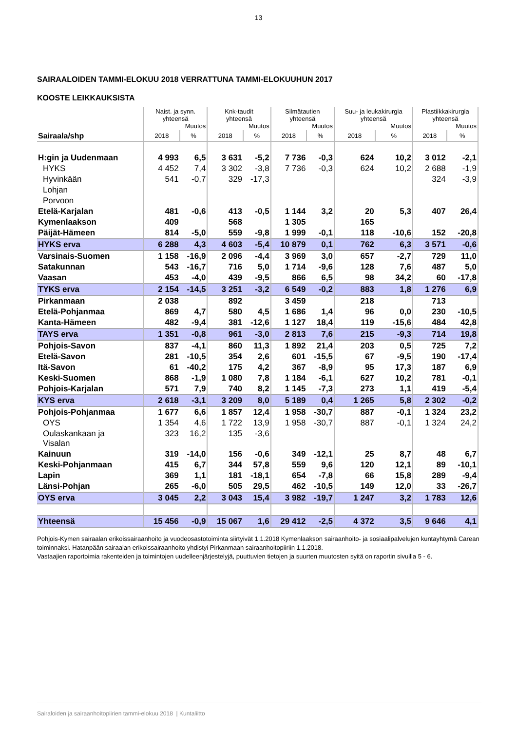13
SAIRAALOIDEN TAMMI-ELOKUU 2018 VERRATTUNA TAMMI-ELOKUUHUN 2017
KOOSTE LEIKKAUKSISTA
| Sairaala/shp | Naist. ja synn. yhteensä Muutos | | Knk-taudit yhteensä Muutos | | Silmätautien yhteensä Muutos | | Suu- ja leukakirurgia yhteensä Muutos | | Plastiikkakirurgia yhteensä Muutos | |
| --- | --- | --- | --- | --- | --- | --- | --- | --- | --- | --- |
| | 2018 | % | 2018 | % | 2018 | % | 2018 | % | 2018 | % |
| H:gin ja Uudenmaan | 4 993 | 6,5 | 3 631 | -5,2 | 7 736 | -0,3 | 624 | 10,2 | 3 012 | -2,1 |
| HYKS | 4 452 | 7,4 | 3 302 | -3,8 | 7 736 | -0,3 | 624 | 10,2 | 2 688 | -1,9 |
| Hyvinkään | 541 | -0,7 | 329 | -17,3 | | | | | 324 | -3,9 |
| Lohjan | | | | | | | | | | |
| Porvoon | | | | | | | | | | |
| Etelä-Karjalan | 481 | -0,6 | 413 | -0,5 | 1 144 | 3,2 | 20 | 5,3 | 407 | 26,4 |
| Kymenlaakson | 409 | | 568 | | 1 305 | | 165 | | | |
| Päijät-Hämeen | 814 | -5,0 | 559 | -9,8 | 1 999 | -0,1 | 118 | -10,6 | 152 | -20,8 |
| HYKS erva | 6 288 | 4,3 | 4 603 | -5,4 | 10 879 | 0,1 | 762 | 6,3 | 3 571 | -0,6 |
| Varsinais-Suomen | 1 158 | -16,9 | 2 096 | -4,4 | 3 969 | 3,0 | 657 | -2,7 | 729 | 11,0 |
| Satakunnan | 543 | -16,7 | 716 | 5,0 | 1 714 | -9,6 | 128 | 7,6 | 487 | 5,0 |
| Vaasan | 453 | -4,0 | 439 | -9,5 | 866 | 6,5 | 98 | 34,2 | 60 | -17,8 |
| TYKS erva | 2 154 | -14,5 | 3 251 | -3,2 | 6 549 | -0,2 | 883 | 1,8 | 1 276 | 6,9 |
| Pirkanmaan | 2 038 | | 892 | | 3 459 | | 218 | | 713 | |
| Etelä-Pohjanmaa | 869 | 4,7 | 580 | 4,5 | 1 686 | 1,4 | 96 | 0,0 | 230 | -10,5 |
| Kanta-Hämeen | 482 | -9,4 | 381 | -12,6 | 1 127 | 18,4 | 119 | -15,6 | 484 | 42,8 |
| TAYS erva | 1 351 | -0,8 | 961 | -3,0 | 2 813 | 7,6 | 215 | -9,3 | 714 | 19,8 |
| Pohjois-Savon | 837 | -4,1 | 860 | 11,3 | 1 892 | 21,4 | 203 | 0,5 | 725 | 7,2 |
| Etelä-Savon | 281 | -10,5 | 354 | 2,6 | 601 | -15,5 | 67 | -9,5 | 190 | -17,4 |
| Itä-Savon | 61 | -40,2 | 175 | 4,2 | 367 | -8,9 | 95 | 17,3 | 187 | 6,9 |
| Keski-Suomen | 868 | -1,9 | 1 080 | 7,8 | 1 184 | -6,1 | 627 | 10,2 | 781 | -0,1 |
| Pohjois-Karjalan | 571 | 7,9 | 740 | 8,2 | 1 145 | -7,3 | 273 | 1,1 | 419 | -5,4 |
| KYS erva | 2 618 | -3,1 | 3 209 | 8,0 | 5 189 | 0,4 | 1 265 | 5,8 | 2 302 | -0,2 |
| Pohjois-Pohjanmaa | 1 677 | 6,6 | 1 857 | 12,4 | 1 958 | -30,7 | 887 | -0,1 | 1 324 | 23,2 |
| OYS | 1 354 | 4,6 | 1 722 | 13,9 | 1 958 | -30,7 | 887 | -0,1 | 1 324 | 24,2 |
| Oulaskankaan ja Visalan | 323 | 16,2 | 135 | -3,6 | | | | | | |
| Kainuun | 319 | -14,0 | 156 | -0,6 | 349 | -12,1 | 25 | 8,7 | 48 | 6,7 |
| Keski-Pohjanmaan | 415 | 6,7 | 344 | 57,8 | 559 | 9,6 | 120 | 12,1 | 89 | -10,1 |
| Lapin | 369 | 1,1 | 181 | -18,1 | 654 | -7,8 | 66 | 15,8 | 289 | -9,4 |
| Länsi-Pohjan | 265 | -6,0 | 505 | 29,5 | 462 | -10,5 | 149 | 12,0 | 33 | -26,7 |
| OYS erva | 3 045 | 2,2 | 3 043 | 15,4 | 3 982 | -19,7 | 1 247 | 3,2 | 1 783 | 12,6 |
| Yhteensä | 15 456 | -0,9 | 15 067 | 1,6 | 29 412 | -2,5 | 4 372 | 3,5 | 9 646 | 4,1 |
Pohjois-Kymen sairaalan erikoissairaanhoito ja vuodeosastotoiminta siirtyivät 1.1.2018 Kymenlaakson sairaanhoito- ja sosiaalipalvelujen kuntayhtymä Carean toiminnaksi. Hatanpään sairaalan erikoissairaanhoito yhdistyi Pirkanmaan sairaanhoitopiiriin 1.1.2018.
Vastaajien raportoimia rakenteiden ja toimintojen uudelleenjärjestelyjä, puuttuvien tietojen ja suurten muutosten syitä on raportin sivuilla 5 - 6.
Sairaloiden ja sairaanhoitopiirien tammi-elokuu 2018 | Kuntaliitto